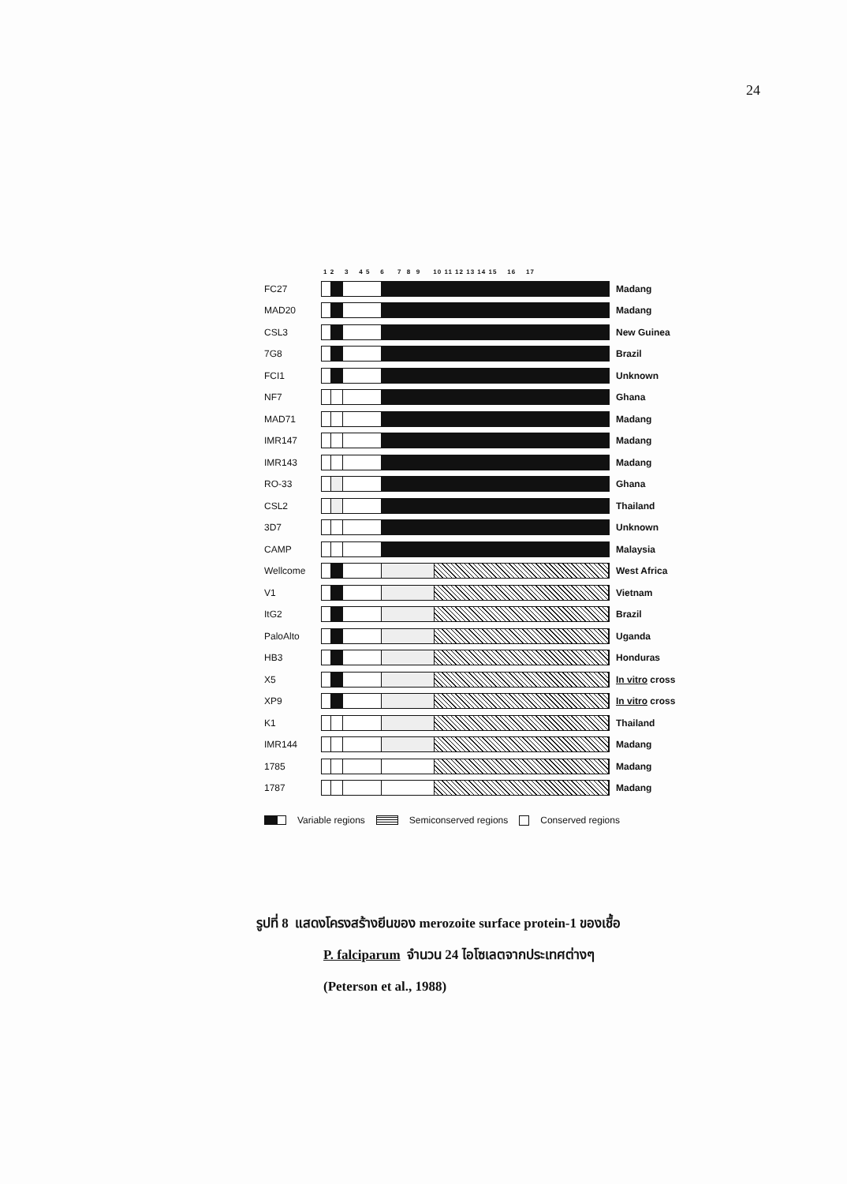24
1 2 3 4 5 6 7 8 9 10 11 12 13 14 15 16 17
FC27 Madang
MAD20 Madang
CSL3 New Guinea
7G8 Brazil
FCI1 Unknown
NF7 Ghana
MAD71 Madang
IMR147 Madang
IMR143 Madang
RO-33 Ghana
CSL2 Thailand
3D7 Unknown
CAMP Malaysia
Wellcome West Africa
V1 Vietnam
ItG2 Brazil
PaloAlto Uganda
HB3 Honduras
X5 In vitro cross
XP9 In vitro cross
K1 Thailand
IMR144 Madang
1785 Madang
1787 Madang
Variable regions Semiconserved regions Conserved regions
รูปที่ 8 แสดงโครงสร้างยีนของ merozoite surface protein-1 ของเชื้อ
P. falciparum จำนวน 24 ไอโซเลตจากประเทศต่างๆ
(Peterson et al., 1988)